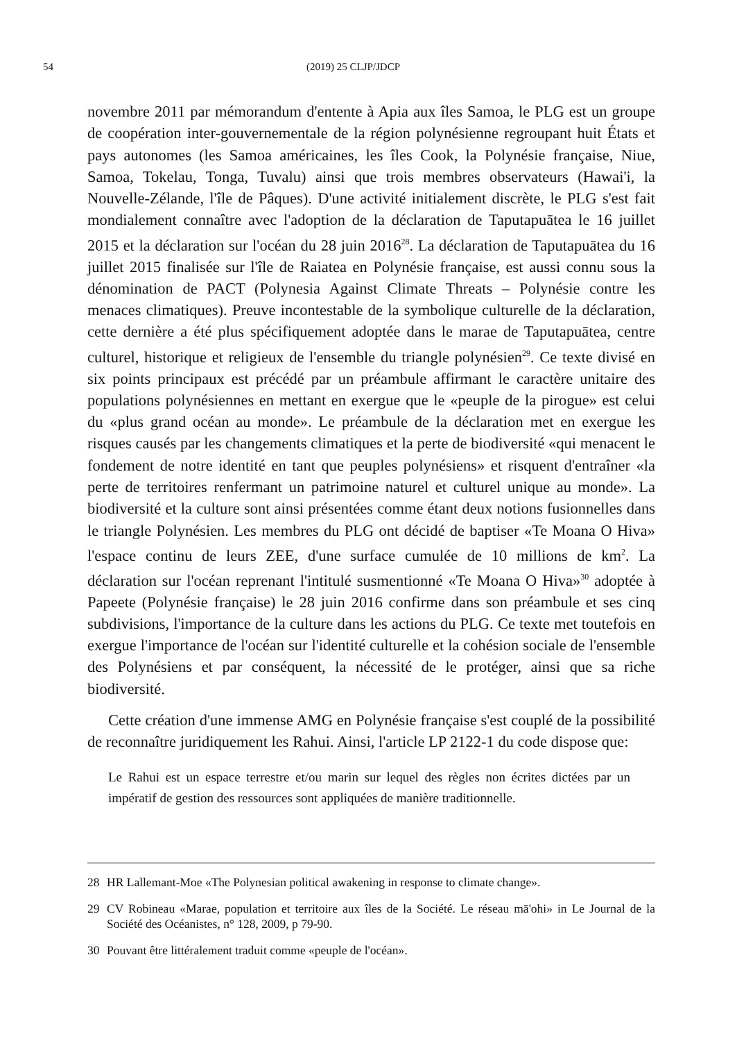54 (2019) 25 CLJP/JDCP
novembre 2011 par mémorandum d'entente à Apia aux îles Samoa, le PLG est un groupe de coopération inter-gouvernementale de la région polynésienne regroupant huit États et pays autonomes (les Samoa américaines, les îles Cook, la Polynésie française, Niue, Samoa, Tokelau, Tonga, Tuvalu) ainsi que trois membres observateurs (Hawai'i, la Nouvelle-Zélande, l'île de Pâques). D'une activité initialement discrète, le PLG s'est fait mondialement connaître avec l'adoption de la déclaration de Taputapuātea le 16 juillet 2015 et la déclaration sur l'océan du 28 juin 2016<sup>28</sup>. La déclaration de Taputapuātea du 16 juillet 2015 finalisée sur l'île de Raiatea en Polynésie française, est aussi connu sous la dénomination de PACT (Polynesia Against Climate Threats – Polynésie contre les menaces climatiques). Preuve incontestable de la symbolique culturelle de la déclaration, cette dernière a été plus spécifiquement adoptée dans le marae de Taputapuātea, centre culturel, historique et religieux de l'ensemble du triangle polynésien<sup>29</sup>. Ce texte divisé en six points principaux est précédé par un préambule affirmant le caractère unitaire des populations polynésiennes en mettant en exergue que le «peuple de la pirogue» est celui du «plus grand océan au monde». Le préambule de la déclaration met en exergue les risques causés par les changements climatiques et la perte de biodiversité «qui menacent le fondement de notre identité en tant que peuples polynésiens» et risquent d'entraîner «la perte de territoires renfermant un patrimoine naturel et culturel unique au monde». La biodiversité et la culture sont ainsi présentées comme étant deux notions fusionnelles dans le triangle Polynésien. Les membres du PLG ont décidé de baptiser «Te Moana O Hiva» l'espace continu de leurs ZEE, d'une surface cumulée de 10 millions de km<sup>2</sup>. La déclaration sur l'océan reprenant l'intitulé susmentionné «Te Moana O Hiva»<sup>30</sup> adoptée à Papeete (Polynésie française) le 28 juin 2016 confirme dans son préambule et ses cinq subdivisions, l'importance de la culture dans les actions du PLG. Ce texte met toutefois en exergue l'importance de l'océan sur l'identité culturelle et la cohésion sociale de l'ensemble des Polynésiens et par conséquent, la nécessité de le protéger, ainsi que sa riche biodiversité.
Cette création d'une immense AMG en Polynésie française s'est couplé de la possibilité de reconnaître juridiquement les Rahui. Ainsi, l'article LP 2122-1 du code dispose que:
Le Rahui est un espace terrestre et/ou marin sur lequel des règles non écrites dictées par un impératif de gestion des ressources sont appliquées de manière traditionnelle.
28 HR Lallemant-Moe «The Polynesian political awakening in response to climate change».
29 CV Robineau «Marae, population et territoire aux îles de la Société. Le réseau mā'ohi» in Le Journal de la Société des Océanistes, n° 128, 2009, p 79-90.
30 Pouvant être littéralement traduit comme «peuple de l'océan».